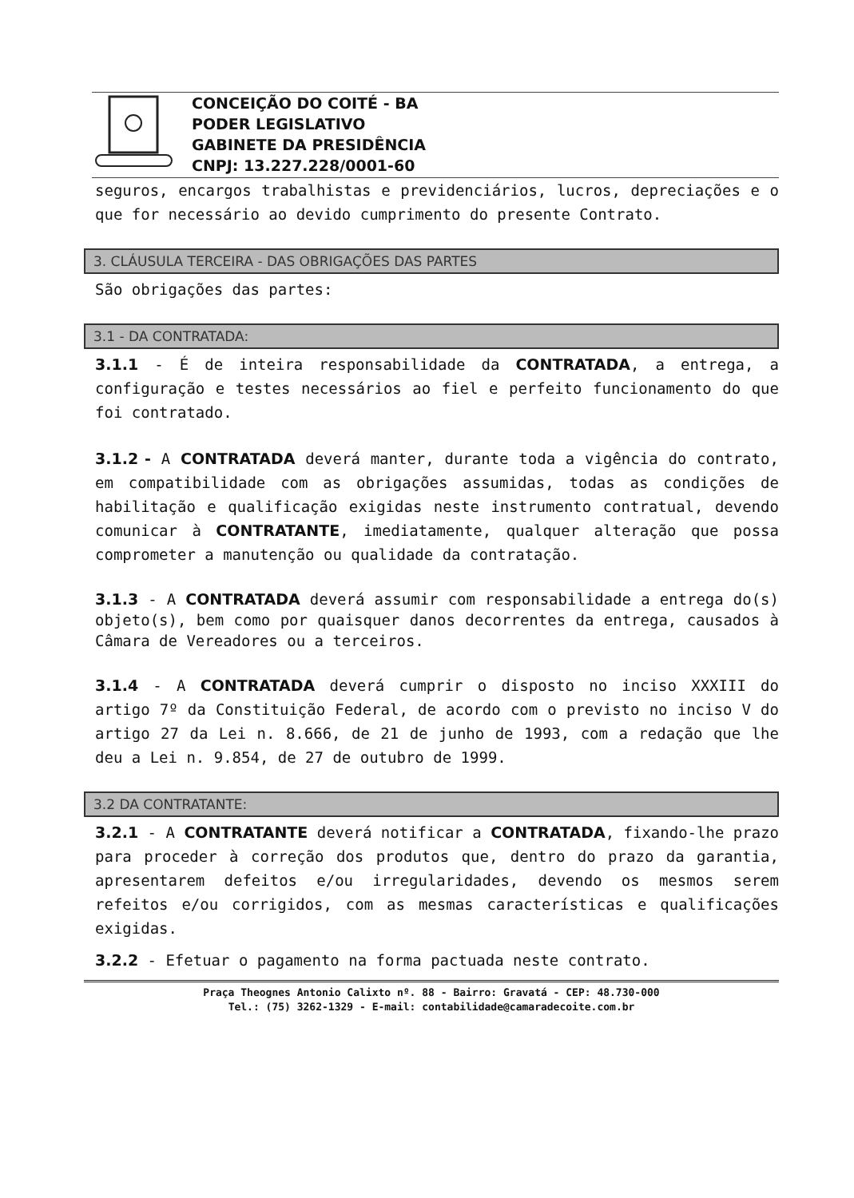CONCEIÇÃO DO COITÉ - BA
PODER LEGISLATIVO
GABINETE DA PRESIDÊNCIA
CNPJ: 13.227.228/0001-60
seguros, encargos trabalhistas e previdenciários, lucros, depreciações e o que for necessário ao devido cumprimento do presente Contrato.
3. CLÁUSULA TERCEIRA - DAS OBRIGAÇÕES DAS PARTES
São obrigações das partes:
3.1 - DA CONTRATADA:
3.1.1 - É de inteira responsabilidade da CONTRATADA, a entrega, a configuração e testes necessários ao fiel e perfeito funcionamento do que foi contratado.
3.1.2 - A CONTRATADA deverá manter, durante toda a vigência do contrato, em compatibilidade com as obrigações assumidas, todas as condições de habilitação e qualificação exigidas neste instrumento contratual, devendo comunicar à CONTRATANTE, imediatamente, qualquer alteração que possa comprometer a manutenção ou qualidade da contratação.
3.1.3 - A CONTRATADA deverá assumir com responsabilidade a entrega do(s) objeto(s), bem como por quaisquer danos decorrentes da entrega, causados à Câmara de Vereadores ou a terceiros.
3.1.4 - A CONTRATADA deverá cumprir o disposto no inciso XXXIII do artigo 7º da Constituição Federal, de acordo com o previsto no inciso V do artigo 27 da Lei n. 8.666, de 21 de junho de 1993, com a redação que lhe deu a Lei n. 9.854, de 27 de outubro de 1999.
3.2 DA CONTRATANTE:
3.2.1 - A CONTRATANTE deverá notificar a CONTRATADA, fixando-lhe prazo para proceder à correção dos produtos que, dentro do prazo da garantia, apresentarem defeitos e/ou irregularidades, devendo os mesmos serem refeitos e/ou corrigidos, com as mesmas características e qualificações exigidas.
3.2.2 - Efetuar o pagamento na forma pactuada neste contrato.
Praça Theognes Antonio Calixto nº. 88 - Bairro: Gravatá - CEP: 48.730-000
Tel.: (75) 3262-1329 - E-mail: contabilidade@camaradecoite.com.br